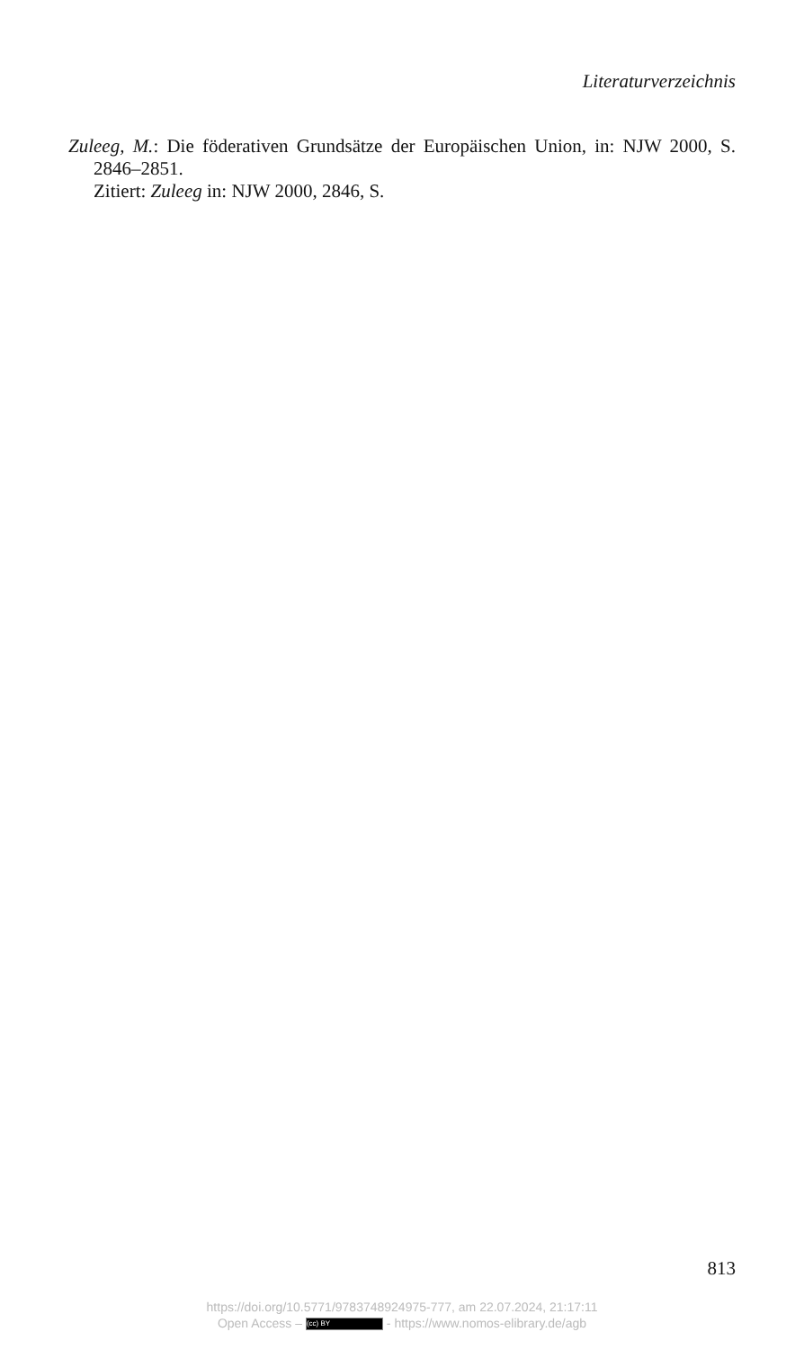Literaturverzeichnis
Zuleeg, M.: Die föderativen Grundsätze der Europäischen Union, in: NJW 2000, S. 2846–2851.
Zitiert: Zuleeg in: NJW 2000, 2846, S.
813
https://doi.org/10.5771/9783748924975-777, am 22.07.2024, 21:17:11
Open Access – (cc) BY - https://www.nomos-elibrary.de/agb